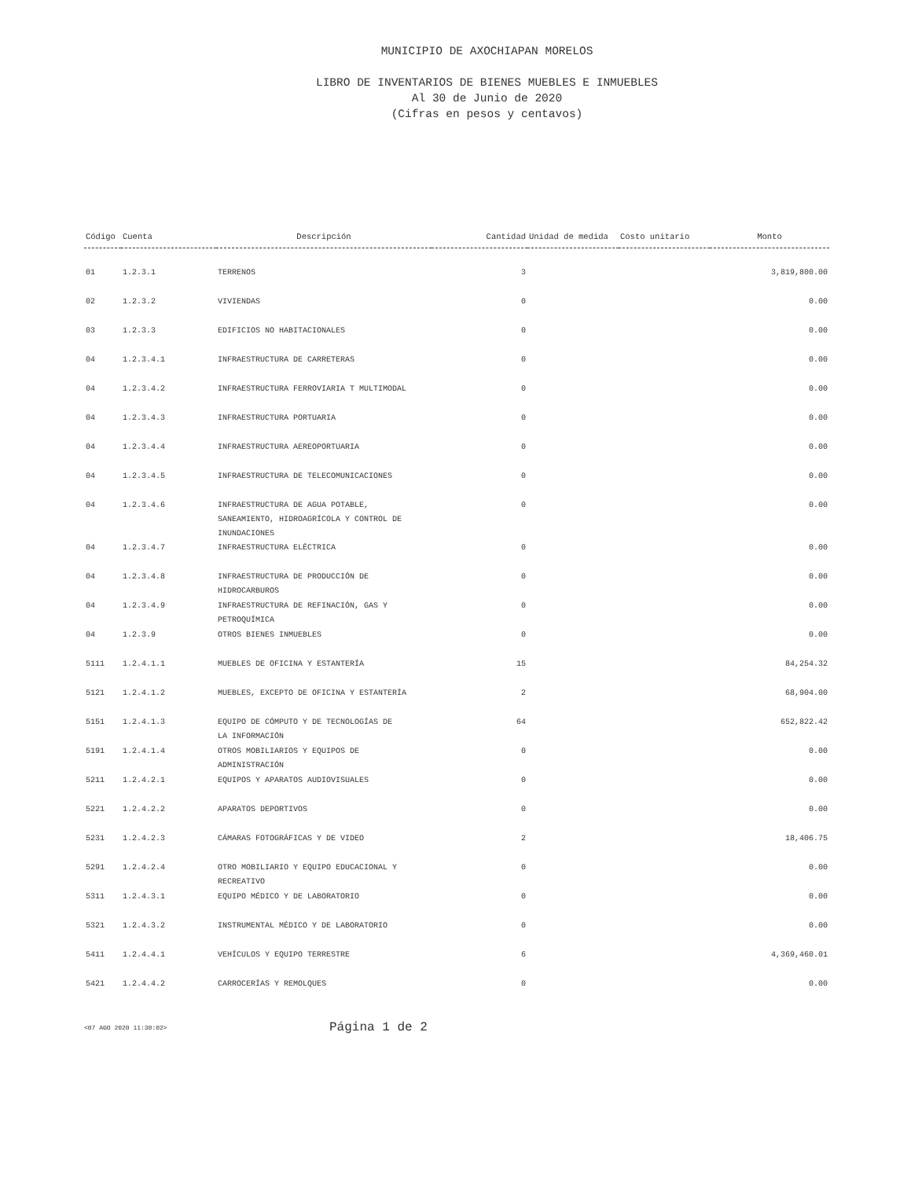MUNICIPIO DE AXOCHIAPAN MORELOS
LIBRO DE INVENTARIOS DE BIENES MUEBLES E INMUEBLES
Al 30 de Junio de 2020
(Cifras en pesos y centavos)
| Código | Cuenta | Descripción | Cantidad | Unidad de medida | Costo unitario | Monto |
| --- | --- | --- | --- | --- | --- | --- |
| 01 | 1.2.3.1 | TERRENOS | 3 | | | 3,819,800.00 |
| 02 | 1.2.3.2 | VIVIENDAS | 0 | | | 0.00 |
| 03 | 1.2.3.3 | EDIFICIOS NO HABITACIONALES | 0 | | | 0.00 |
| 04 | 1.2.3.4.1 | INFRAESTRUCTURA DE CARRETERAS | 0 | | | 0.00 |
| 04 | 1.2.3.4.2 | INFRAESTRUCTURA FERROVIARIA T MULTIMODAL | 0 | | | 0.00 |
| 04 | 1.2.3.4.3 | INFRAESTRUCTURA PORTUARIA | 0 | | | 0.00 |
| 04 | 1.2.3.4.4 | INFRAESTRUCTURA AEREOPORTUARIA | 0 | | | 0.00 |
| 04 | 1.2.3.4.5 | INFRAESTRUCTURA DE TELECOMUNICACIONES | 0 | | | 0.00 |
| 04 | 1.2.3.4.6 | INFRAESTRUCTURA DE AGUA POTABLE, SANEAMIENTO, HIDROAGRÍCOLA Y CONTROL DE INUNDACIONES | 0 | | | 0.00 |
| 04 | 1.2.3.4.7 | INFRAESTRUCTURA ELÉCTRICA | 0 | | | 0.00 |
| 04 | 1.2.3.4.8 | INFRAESTRUCTURA DE PRODUCCIÓN DE HIDROCARBUROS | 0 | | | 0.00 |
| 04 | 1.2.3.4.9 | INFRAESTRUCTURA DE REFINACIÓN, GAS Y PETROQUÍMICA | 0 | | | 0.00 |
| 04 | 1.2.3.9 | OTROS BIENES INMUEBLES | 0 | | | 0.00 |
| 5111 | 1.2.4.1.1 | MUEBLES DE OFICINA Y ESTANTERÍA | 15 | | | 84,254.32 |
| 5121 | 1.2.4.1.2 | MUEBLES, EXCEPTO DE OFICINA Y ESTANTERÍA | 2 | | | 68,904.00 |
| 5151 | 1.2.4.1.3 | EQUIPO DE CÓMPUTO Y DE TECNOLOGÍAS DE LA INFORMACIÓN | 64 | | | 652,822.42 |
| 5191 | 1.2.4.1.4 | OTROS MOBILIARIOS Y EQUIPOS DE ADMINISTRACIÓN | 0 | | | 0.00 |
| 5211 | 1.2.4.2.1 | EQUIPOS Y APARATOS AUDIOVISUALES | 0 | | | 0.00 |
| 5221 | 1.2.4.2.2 | APARATOS DEPORTIVOS | 0 | | | 0.00 |
| 5231 | 1.2.4.2.3 | CÁMARAS FOTOGRÁFICAS Y DE VIDEO | 2 | | | 18,406.75 |
| 5291 | 1.2.4.2.4 | OTRO MOBILIARIO Y EQUIPO EDUCACIONAL Y RECREATIVO | 0 | | | 0.00 |
| 5311 | 1.2.4.3.1 | EQUIPO MÉDICO Y DE LABORATORIO | 0 | | | 0.00 |
| 5321 | 1.2.4.3.2 | INSTRUMENTAL MÉDICO Y DE LABORATORIO | 0 | | | 0.00 |
| 5411 | 1.2.4.4.1 | VEHÍCULOS Y EQUIPO TERRESTRE | 6 | | | 4,369,460.01 |
| 5421 | 1.2.4.4.2 | CARROCERÍAS Y REMOLQUES | 0 | | | 0.00 |
<07 AGO 2020 11:30:02> Página 1 de 2